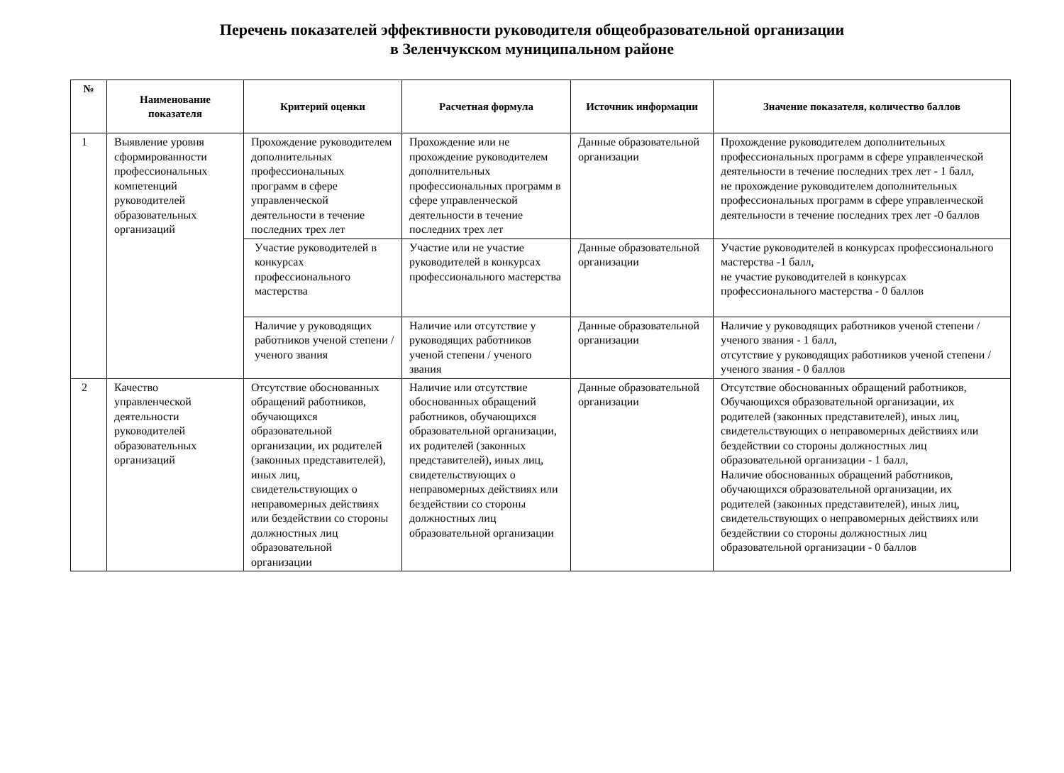Перечень показателей эффективности руководителя общеобразовательной организации
в Зеленчукском муниципальном районе
| № | Наименование показателя | Критерий оценки | Расчетная формула | Источник информации | Значение показателя, количество баллов |
| --- | --- | --- | --- | --- | --- |
| 1 | Выявление уровня сформированности профессиональных компетенций руководителей образовательных организаций | Прохождение руководителем дополнительных профессиональных программ в сфере управленческой деятельности в течение последних трех лет | Прохождение или не прохождение руководителем дополнительных профессиональных программ в сфере управленческой деятельности в течение последних трех лет | Данные образовательной организации | Прохождение руководителем дополнительных профессиональных программ в сфере управленческой деятельности в течение последних трех лет - 1 балл, не прохождение руководителем дополнительных профессиональных программ в сфере управленческой деятельности в течение последних трех лет -0 баллов |
| | | Участие руководителей в конкурсах профессионального мастерства | Участие или не участие руководителей в конкурсах профессионального мастерства | Данные образовательной организации | Участие руководителей в конкурсах профессионального мастерства -1 балл, не участие руководителей в конкурсах профессионального мастерства - 0 баллов |
| | | Наличие у руководящих работников ученой степени / ученого звания | Наличие или отсутствие у руководящих работников ученой степени / ученого звания | Данные образовательной организации | Наличие у руководящих работников ученой степени / ученого звания - 1 балл, отсутствие у руководящих работников ученой степени / ученого звания - 0 баллов |
| 2 | Качество управленческой деятельности руководителей образовательных организаций | Отсутствие обоснованных обращений работников, обучающихся образовательной организации, их родителей (законных представителей), иных лиц, свидетельствующих о неправомерных действиях или бездействии со стороны должностных лиц образовательной организации | Наличие или отсутствие обоснованных обращений работников, обучающихся образовательной организации, их родителей (законных представителей), иных лиц, свидетельствующих о неправомерных действиях или бездействии со стороны должностных лиц образовательной организации | Данные образовательной организации | Отсутствие обоснованных обращений работников, Обучающихся образовательной организации, их родителей (законных представителей), иных лиц, свидетельствующих о неправомерных действиях или бездействии со стороны должностных лиц образовательной организации - 1 балл, Наличие обоснованных обращений работников, обучающихся образовательной организации, их родителей (законных представителей), иных лиц, свидетельствующих о неправомерных действиях или бездействии со стороны должностных лиц образовательной организации - 0 баллов |